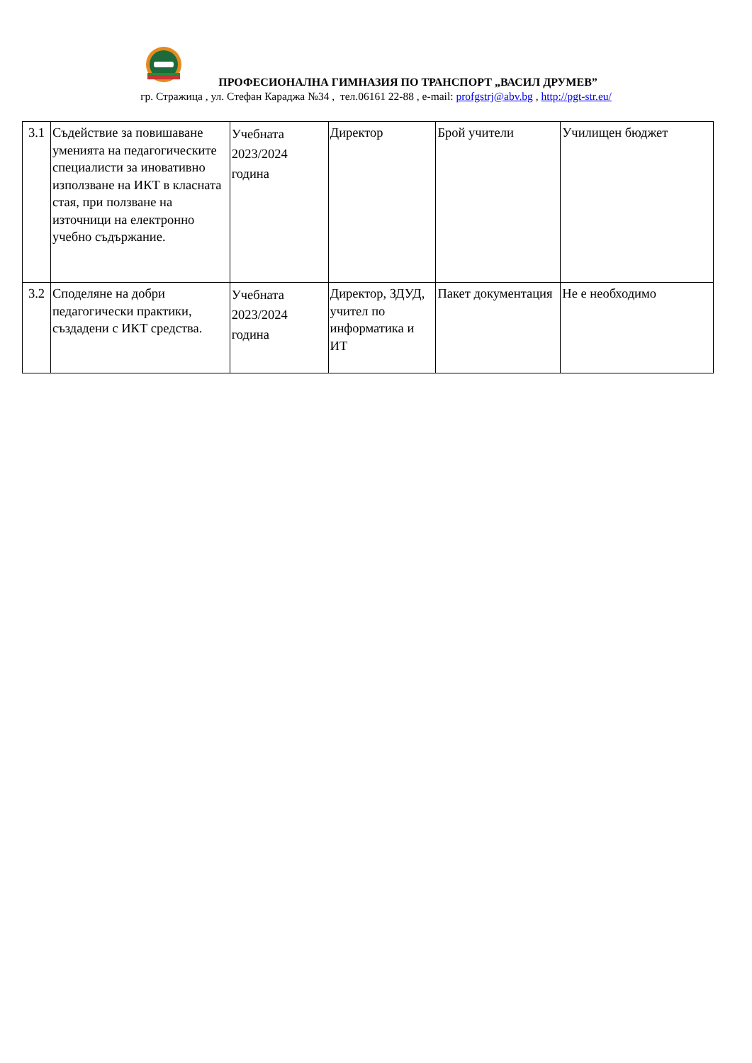ПРОФЕСИОНАЛНА ГИМНАЗИЯ ПО ТРАНСПОРТ „ВАСИЛ ДРУМЕВ”
гр. Стражица , ул. Стефан Караджа №34 , тел.06161 22-88 , e-mail: profgstrj@abv.bg , http://pgt-str.eu/
| 3.1 | Съдействие за повишаване уменията на педагогическите специалисти за иновативно използване на ИКТ в класната стая, при ползване на източници на електронно учебно съдържание. | Учебната 2023/2024 година | Директор | Брой учители | Училищен бюджет |
| 3.2 | Споделяне на добри педагогически практики, създадени с ИКТ средства. | Учебната 2023/2024 година | Директор, ЗДУД, учител по информатика и ИТ | Пакет документация | Не е необходимо |